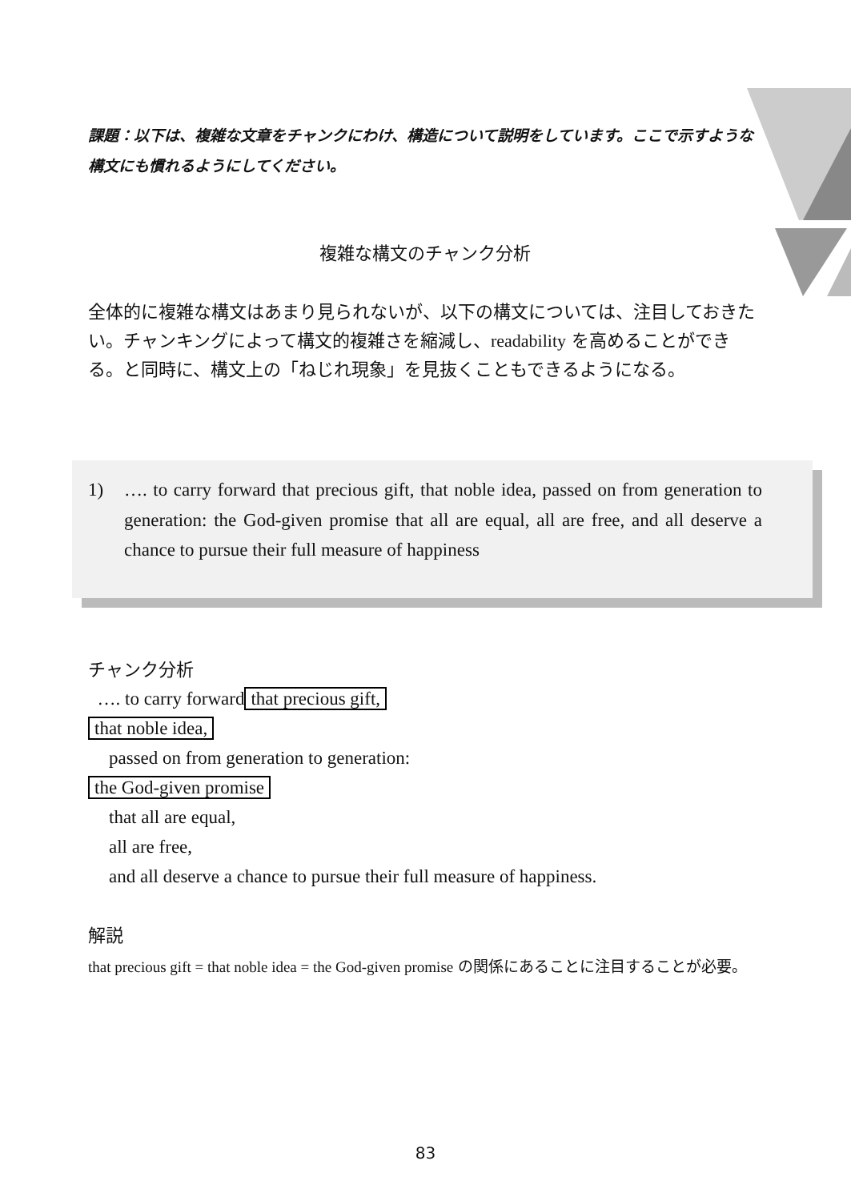課題：以下は、複雑な文章をチャンクにわけ、構造について説明をしています。ここで示すような構文にも慣れるようにしてください。
複雑な構文のチャンク分析
全体的に複雑な構文はあまり見られないが、以下の構文については、注目しておきたい。チャンキングによって構文的複雑さを縮減し、readability を高めることができる。と同時に、構文上の「ねじれ現象」を見抜くこともできるようになる。
1) …. to carry forward that precious gift, that noble idea, passed on from generation to generation: the God-given promise that all are equal, all are free, and all deserve a chance to pursue their full measure of happiness
チャンク分析
…. to carry forward that precious gift,
that noble idea,
passed on from generation to generation:
the God-given promise
that all are equal,
all are free,
and all deserve a chance to pursue their full measure of happiness.
解説
that precious gift = that noble idea = the God-given promise の関係にあることに注目することが必要。
83